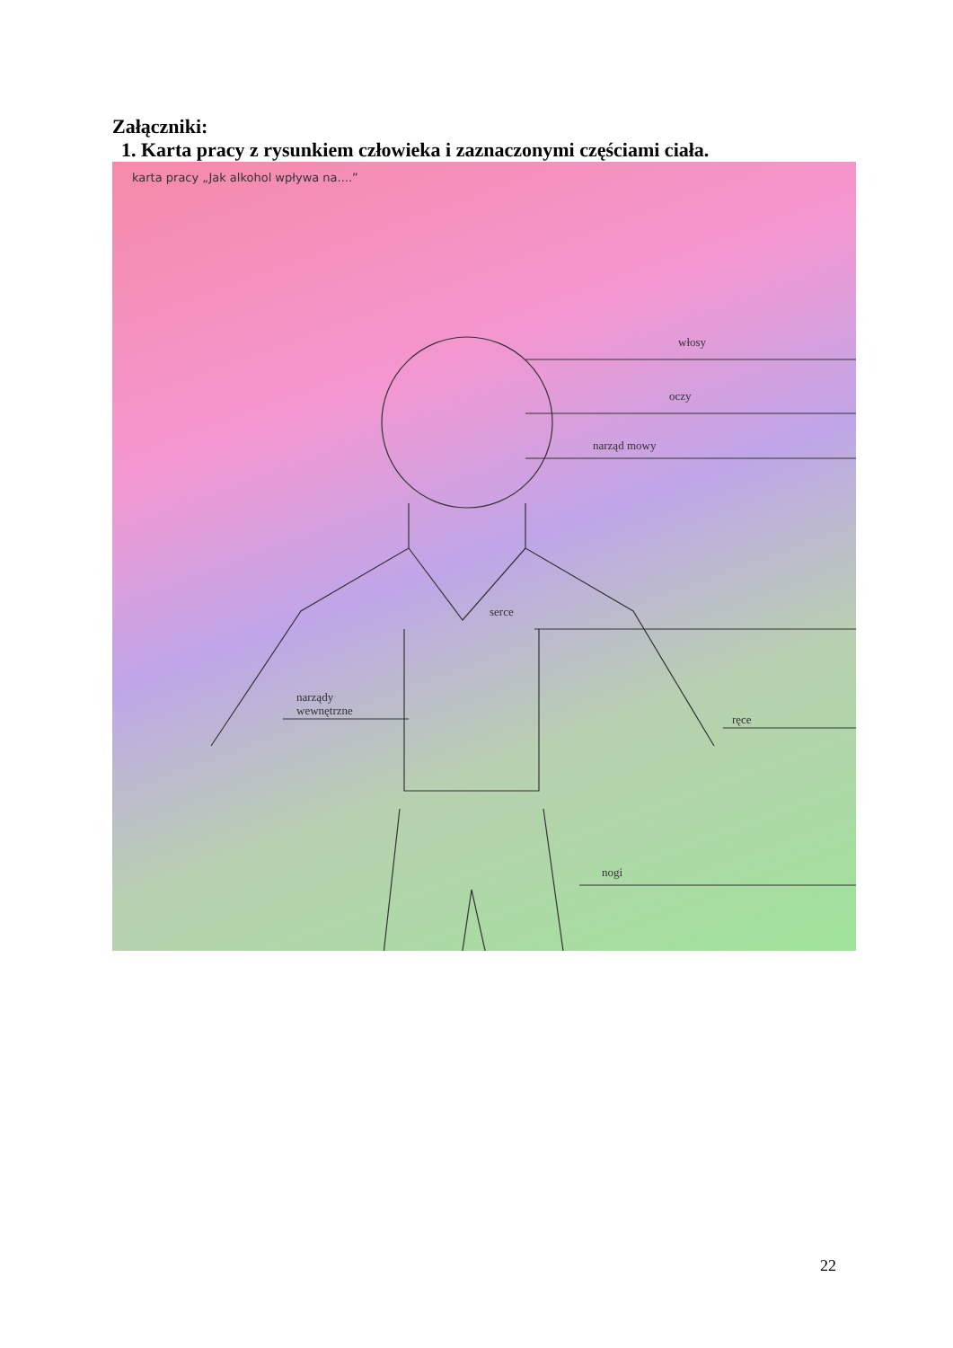Załączniki:
1. Karta pracy z rysunkiem człowieka i zaznaczonymi częściami ciała.
karta pracy „Jak alkohol wpływa na....”
włosy
oczy
narząd mowy
serce
narządy
wewnętrzne
ręce
nogi
22